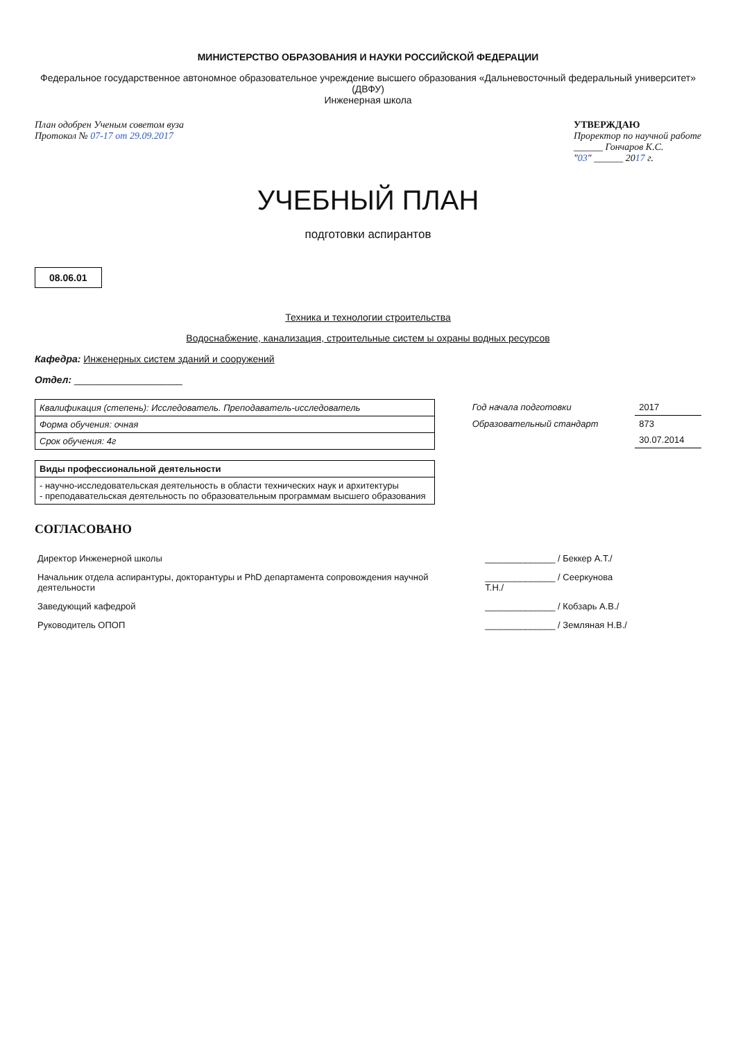МИНИСТЕРСТВО ОБРАЗОВАНИЯ И НАУКИ РОССИЙСКОЙ ФЕДЕРАЦИИ
Федеральное государственное автономное образовательное учреждение высшего образования «Дальневосточный федеральный университет» (ДВФУ)
Инженерная школа
План одобрен Ученым советом вуза
Протокол № 07-17 от 29.09.2017
УТВЕРЖДАЮ
Проректор по научной работе
______ Гончаров К.С.
"03" ______ 2017 г.
УЧЕБНЫЙ ПЛАН
подготовки аспирантов
08.06.01
Техника и технологии строительства
Водоснабжение, канализация, строительные систем ы охраны водных ресурсов
Кафедра: Инженерных систем зданий и сооружений
Отдел: ____________________
| Квалификация (степень): Исследователь. Преподаватель-исследователь |
| Форма обучения: очная |
| Срок обучения: 4г |
| Год начала подготовки | 2017 |
| Образовательный стандарт | 873 |
| | 30.07.2014 |
| Виды профессиональной деятельности |
| --- |
| - научно-исследовательская деятельность в области технических наук и архитектуры - преподавательская деятельность по образовательным программам высшего образования |
СОГЛАСОВАНО
| Директор Инженерной школы | ______________ / Беккер А.Т./ |
| Начальник отдела аспирантуры, докторантуры и PhD департамента сопровождения научной деятельности | ______________ / Сееркунова Т.Н./ |
| Заведующий кафедрой | ______________ / Кобзарь А.В./ |
| Руководитель ОПОП | ______________ / Земляная Н.В./ |